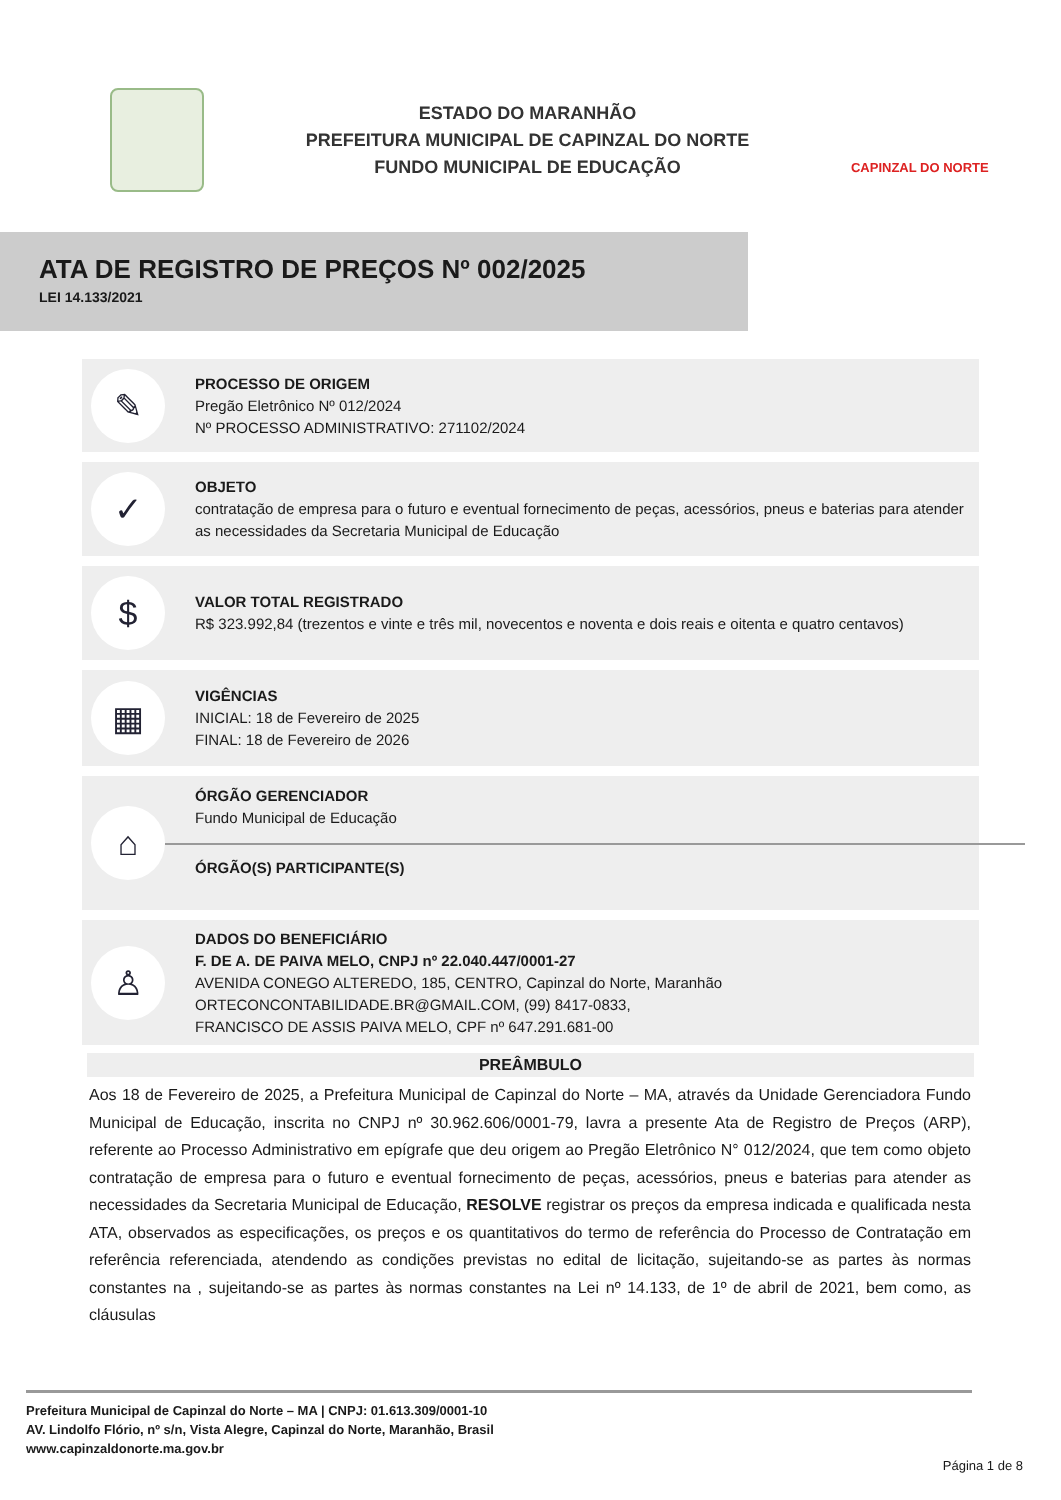ESTADO DO MARANHÃO
PREFEITURA MUNICIPAL DE CAPINZAL DO NORTE
FUNDO MUNICIPAL DE EDUCAÇÃO
CAPINZAL DO NORTE
ATA DE REGISTRO DE PREÇOS Nº 002/2025
LEI 14.133/2021
✎
PROCESSO DE ORIGEM
Pregão Eletrônico Nº 012/2024
Nº PROCESSO ADMINISTRATIVO: 271102/2024
✓
OBJETO
contratação de empresa para o futuro e eventual fornecimento de peças, acessórios, pneus e baterias para atender as necessidades da Secretaria Municipal de Educação
$
VALOR TOTAL REGISTRADO
R$ 323.992,84 (trezentos e vinte e três mil, novecentos e noventa e dois reais e oitenta e quatro centavos)
▦
VIGÊNCIAS
INICIAL: 18 de Fevereiro de 2025
FINAL: 18 de Fevereiro de 2026
⌂
ÓRGÃO GERENCIADOR
Fundo Municipal de Educação
ÓRGÃO(S) PARTICIPANTE(S)
♙
DADOS DO BENEFICIÁRIO
F. DE A. DE PAIVA MELO, CNPJ nº 22.040.447/0001-27
AVENIDA CONEGO ALTEREDO, 185, CENTRO, Capinzal do Norte, Maranhão
ORTECONCONTABILIDADE.BR@GMAIL.COM, (99) 8417-0833,
FRANCISCO DE ASSIS PAIVA MELO, CPF nº 647.291.681-00
PREÂMBULO
Aos 18 de Fevereiro de 2025, a Prefeitura Municipal de Capinzal do Norte – MA, através da Unidade Gerenciadora Fundo Municipal de Educação, inscrita no CNPJ nº 30.962.606/0001-79, lavra a presente Ata de Registro de Preços (ARP), referente ao Processo Administrativo em epígrafe que deu origem ao Pregão Eletrônico N° 012/2024, que tem como objeto contratação de empresa para o futuro e eventual fornecimento de peças, acessórios, pneus e baterias para atender as necessidades da Secretaria Municipal de Educação, RESOLVE registrar os preços da empresa indicada e qualificada nesta ATA, observados as especificações, os preços e os quantitativos do termo de referência do Processo de Contratação em referência referenciada, atendendo as condições previstas no edital de licitação, sujeitando-se as partes às normas constantes na , sujeitando-se as partes às normas constantes na Lei nº 14.133, de 1º de abril de 2021, bem como, as cláusulas
Prefeitura Municipal de Capinzal do Norte – MA | CNPJ: 01.613.309/0001-10
AV. Lindolfo Flório, nº s/n, Vista Alegre, Capinzal do Norte, Maranhão, Brasil
www.capinzaldonorte.ma.gov.br
Página 1 de 8